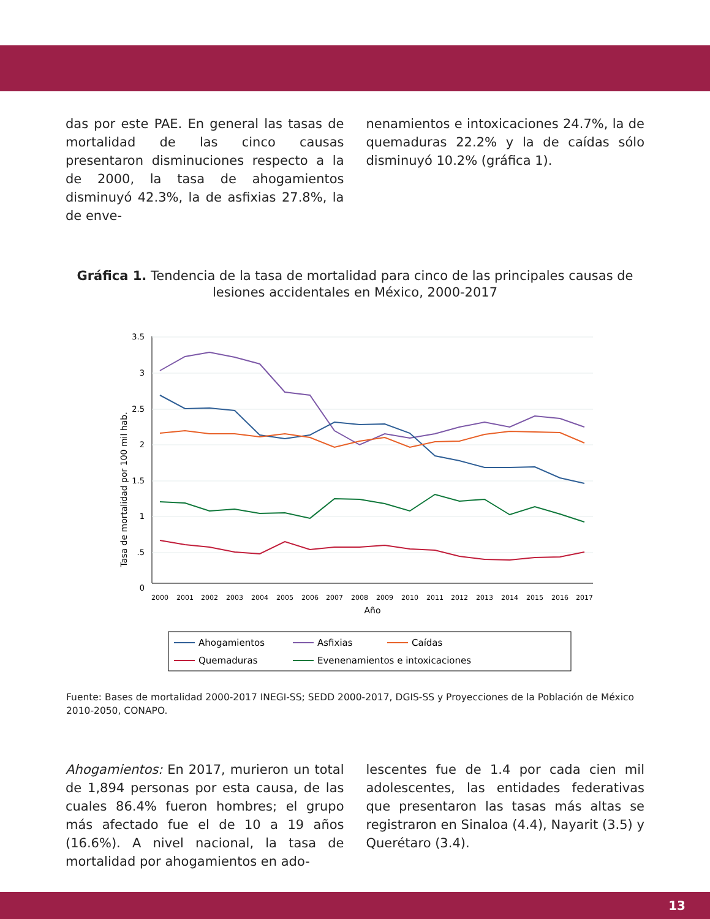das por este PAE. En general las tasas de mortalidad de las cinco causas presentaron disminuciones respecto a la de 2000, la tasa de ahogamientos disminuyó 42.3%, la de asfixias 27.8%, la de enve-
nenamientos e intoxicaciones 24.7%, la de quemaduras 22.2% y la de caídas sólo disminuyó 10.2% (gráfica 1).
Gráfica 1. Tendencia de la tasa de mortalidad para cinco de las principales causas de lesiones accidentales en México, 2000-2017
3.5
3
2.5
2
1.5
1
.5
0
Tasa de mortalidad por 100 mil hab.
2000
2001
2002
2003
2004
2005
2006
2007
2008
2009
2010
2011
2012
2013
2014
2015
2016
2017
Año
Ahogamientos
Asfixias
Caídas
Quemaduras
Evenenamientos e intoxicaciones
Fuente: Bases de mortalidad 2000-2017 INEGI-SS; SEDD 2000-2017, DGIS-SS y Proyecciones de la Población de México 2010-2050, CONAPO.
Ahogamientos: En 2017, murieron un total de 1,894 personas por esta causa, de las cuales 86.4% fueron hombres; el grupo más afectado fue el de 10 a 19 años (16.6%). A nivel nacional, la tasa de mortalidad por ahogamientos en ado-
lescentes fue de 1.4 por cada cien mil adolescentes, las entidades federativas que presentaron las tasas más altas se registraron en Sinaloa (4.4), Nayarit (3.5) y Querétaro (3.4).
13